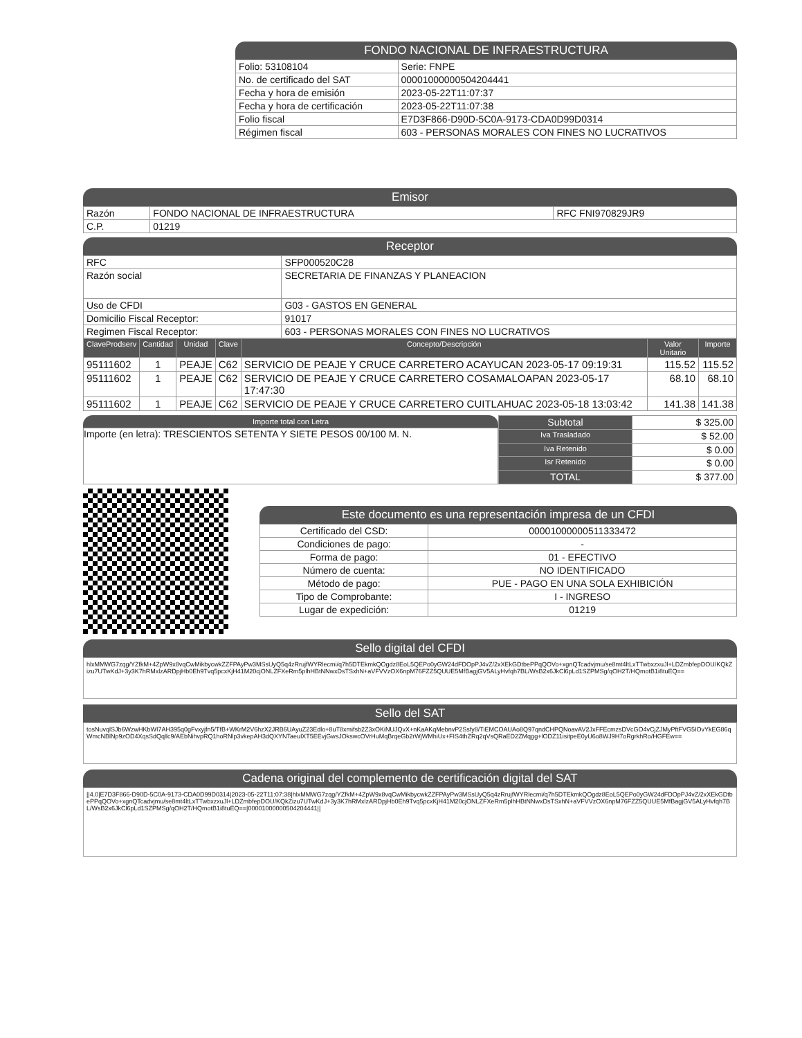FONDO NACIONAL DE INFRAESTRUCTURA
| Folio: 53108104 | Serie: FNPE |
| No. de certificado del SAT | 00001000000504204441 |
| Fecha y hora de emisión | 2023-05-22T11:07:37 |
| Fecha y hora de certificación | 2023-05-22T11:07:38 |
| Folio fiscal | E7D3F866-D90D-5C0A-9173-CDA0D99D0314 |
| Régimen fiscal | 603 - PERSONAS MORALES CON FINES NO LUCRATIVOS |
Emisor
| Razón | FONDO NACIONAL DE INFRAESTRUCTURA | RFC FNI970829JR9 |
| C.P. | 01219 | |
Receptor
| RFC | SFP000520C28 |
| Razón social | SECRETARIA DE FINANZAS Y PLANEACION |
| Uso de CFDI | G03 - GASTOS EN GENERAL |
| Domicilio Fiscal Receptor: | 91017 |
| Regimen Fiscal Receptor: | 603 - PERSONAS MORALES CON FINES NO LUCRATIVOS |
| ClaveProdserv | Cantidad | Unidad | Clave | Concepto/Descripción | Valor Unitario | Importe |
| --- | --- | --- | --- | --- | --- | --- |
| 95111602 | 1 | PEAJE | C62 | SERVICIO DE PEAJE Y CRUCE CARRETERO ACAYUCAN 2023-05-17 09:19:31 | 115.52 | 115.52 |
| 95111602 | 1 | PEAJE | C62 | SERVICIO DE PEAJE Y CRUCE CARRETERO COSAMALOAPAN 2023-05-17 17:47:30 | 68.10 | 68.10 |
| 95111602 | 1 | PEAJE | C62 | SERVICIO DE PEAJE Y CRUCE CARRETERO CUITLAHUAC 2023-05-18 13:03:42 | 141.38 | 141.38 |
Importe total con Letra
Importe (en letra): TRESCIENTOS SETENTA Y SIETE PESOS 00/100 M. N.
| Subtotal | $ 325.00 |
| Iva Trasladado | $ 52.00 |
| Iva Retenido | $ 0.00 |
| Isr Retenido | $ 0.00 |
| TOTAL | $ 377.00 |
Este documento es una representación impresa de un CFDI
| Certificado del CSD: | 00001000000511333472 |
| Condiciones de pago: | - |
| Forma de pago: | 01 - EFECTIVO |
| Número de cuenta: | NO IDENTIFICADO |
| Método de pago: | PUE - PAGO EN UNA SOLA EXHIBICIÓN |
| Tipo de Comprobante: | I - INGRESO |
| Lugar de expedición: | 01219 |
Sello digital del CFDI
hlxMMWG7zqg/YZfkM+4ZpW9x8vqCwMikbycwkZZFPAyPw3MSsUyQ5q4zRrujfWYRlecmi/q7h5DTEkmkQOgdz8EoL5QEPo0yGW24dFDOpPJ4vZ/2xXEkGDtbePPqQOVo+xgnQTcadvjmu/se8mt4ltLxTTwbxzxuJl+LDZmbfepDOU/KQkZizu7UTwKdJ+3y3K7hRMxlzARDpjHb0Eh9Tvq5pcxKjH41M20cjONLZFXeRm5plhHBtNNwxDsTSxhN+aVFVVzOX6npM76FZZ5QUUE5MfBagjGV5ALyHvfqh7BL/WsB2x6JkCl6pLd1SZPMSg/qOH2T/HQmotB1i8tuEQ==
Sello del SAT
tosNuvqlSJb6WzwHKbWI7AH395q0gFvxyjfn5/TfB+WKrM2V6hzX2JRB6UAyuZ23Edlo+8uT8xmifsb2Z3xOKiNUJQvX+nKaAKqMebnvP2Ssfy8/TiEMCOAUAo8Q97qndCHPQNoavAV2JxFFEcmzsDVcGO4vCjZJMyPftFVG5IOvYkEG86qWmcNBlNp9zOD4XqsSdQqllc9/AEbNihvpRQ1hoRNlp3vkepAH3dQXYNTaeulXT5EEvjGwsJOkswcOVrHuMqBrqeGb2rWjWMhiUx+FIS4thZRq2qVsQRaED2ZMqgg+lODZ11isitpeE0yU6o8WJ9H7oRgrkhRo/HGFEw==
Cadena original del complemento de certificación digital del SAT
||4.0|E7D3F866-D90D-5C0A-9173-CDA0D99D0314|2023-05-22T11:07:38|hlxMMWG7zqg/YZfkM+4ZpW9x8vqCwMikbycwkZZFPAyPw3MSsUyQ5q4zRrujfWYRlecmi/q7h5DTEkmkQOgdz8EoL5QEPo0yGW24dFDOpPJ4vZ/2xXEkGDtbePPqQOVo+xgnQTcadvjmu/se8mt4ltLxTTwbxzxuJl+LDZmbfepDOU/KQkZizu7UTwKdJ+3y3K7hRMxlzARDpjHb0Eh9Tvq5pcxKjH41M20cjONLZFXeRm5plhHBtNNwxDsTSxhN+aVFVVzOX6npM76FZZ5QUUE5MfBagjGV5ALyHvfqh7BL/WsB2x6JkCl6pLd1SZPMSg/qOH2T/HQmotB1i8tuEQ==|00001000000504204441||